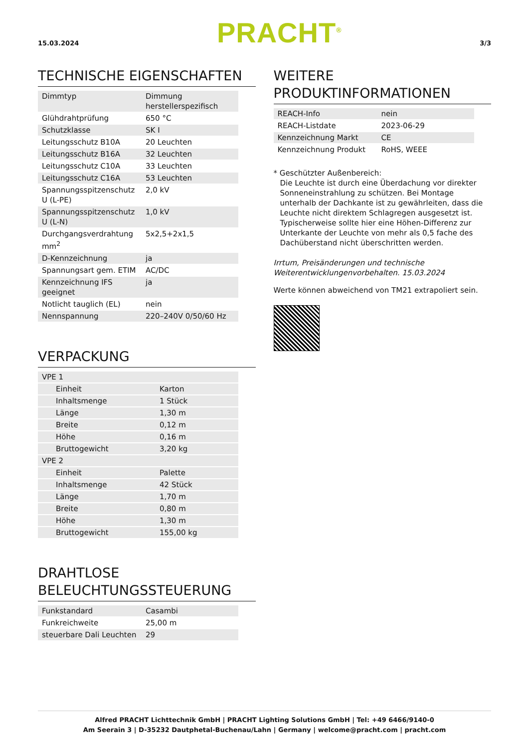15.03.2024
PRACHT<sup>®</sup>
3/3
TECHNISCHE EIGENSCHAFTEN
| Dimmtyp | Dimmung herstellerspezifisch |
| Glühdrahtprüfung | 650 °C |
| Schutzklasse | SK I |
| Leitungsschutz B10A | 20 Leuchten |
| Leitungsschutz B16A | 32 Leuchten |
| Leitungsschutz C10A | 33 Leuchten |
| Leitungsschutz C16A | 53 Leuchten |
| Spannungsspitzenschutz U (L-PE) | 2,0 kV |
| Spannungsspitzenschutz U (L-N) | 1,0 kV |
| Durchgangsverdrahtung mm<sup>2</sup> | 5x2,5+2x1,5 |
| D-Kennzeichnung | ja |
| Spannungsart gem. ETIM | AC/DC |
| Kennzeichnung IFS geeignet | ja |
| Notlicht tauglich (EL) | nein |
| Nennspannung | 220–240V 0/50/60 Hz |
VERPACKUNG
| VPE 1 | |
| Einheit | Karton |
| Inhaltsmenge | 1 Stück |
| Länge | 1,30 m |
| Breite | 0,12 m |
| Höhe | 0,16 m |
| Bruttogewicht | 3,20 kg |
| VPE 2 | |
| Einheit | Palette |
| Inhaltsmenge | 42 Stück |
| Länge | 1,70 m |
| Breite | 0,80 m |
| Höhe | 1,30 m |
| Bruttogewicht | 155,00 kg |
DRAHTLOSE BELEUCHTUNGSSTEUERUNG
| Funkstandard | Casambi |
| Funkreichweite | 25,00 m |
| steuerbare Dali Leuchten | 29 |
WEITERE PRODUKTINFORMATIONEN
| REACH-Info | nein |
| REACH-Listdate | 2023-06-29 |
| Kennzeichnung Markt | CE |
| Kennzeichnung Produkt | RoHS, WEEE |
* Geschützter Außenbereich:
Die Leuchte ist durch eine Überdachung vor direkter Sonneneinstrahlung zu schützen. Bei Montage unterhalb der Dachkante ist zu gewährleiten, dass die Leuchte nicht direktem Schlagregen ausgesetzt ist. Typischerweise sollte hier eine Höhen-Differenz zur Unterkante der Leuchte von mehr als 0,5 fache des Dachüberstand nicht überschritten werden.
Irrtum, Preisänderungen und technische Weiterentwicklungenvorbehalten. 15.03.2024
Werte können abweichend von TM21 extrapoliert sein.
Alfred PRACHT Lichttechnik GmbH | PRACHT Lighting Solutions GmbH | Tel: +49 6466/9140-0
Am Seerain 3 | D-35232 Dautphetal-Buchenau/Lahn | Germany | welcome@pracht.com | pracht.com